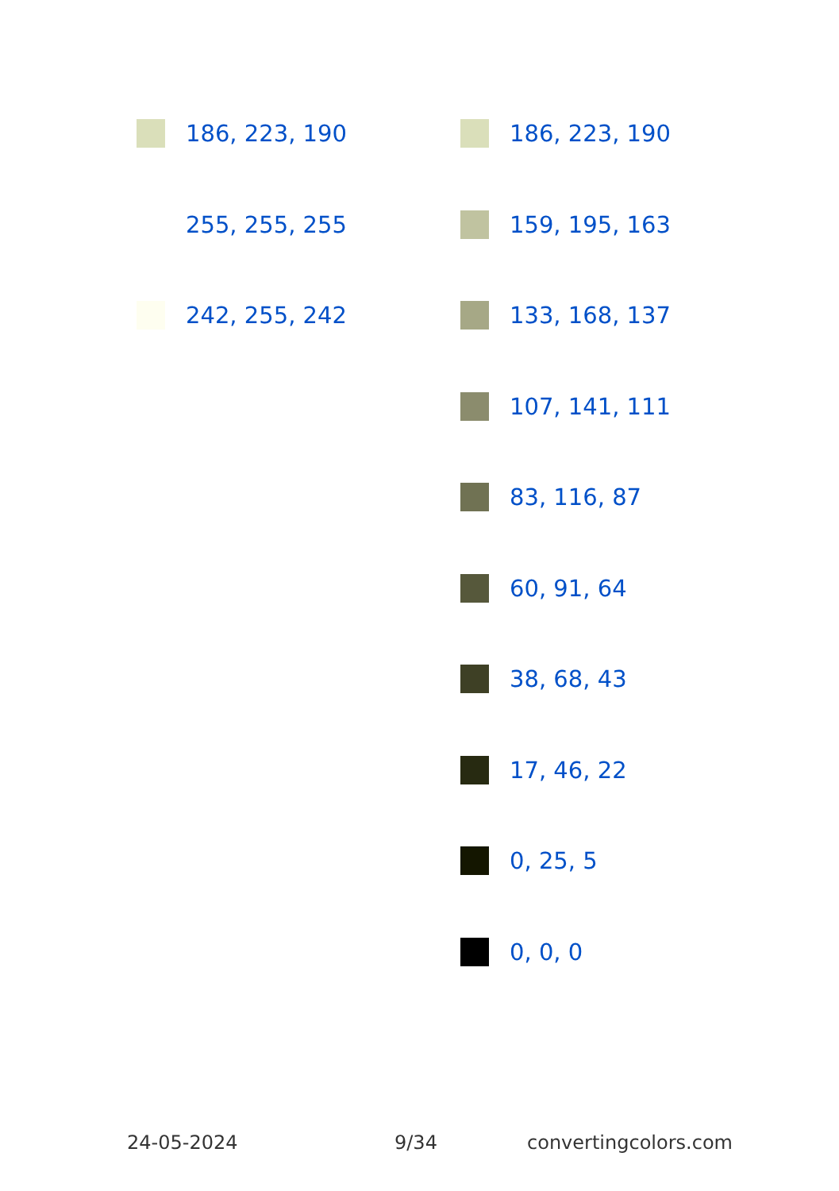186, 223, 190
255, 255, 255
242, 255, 242
186, 223, 190
159, 195, 163
133, 168, 137
107, 141, 111
83, 116, 87
60, 91, 64
38, 68, 43
17, 46, 22
0, 25, 5
0, 0, 0
24-05-2024 9/34 convertingcolors.com